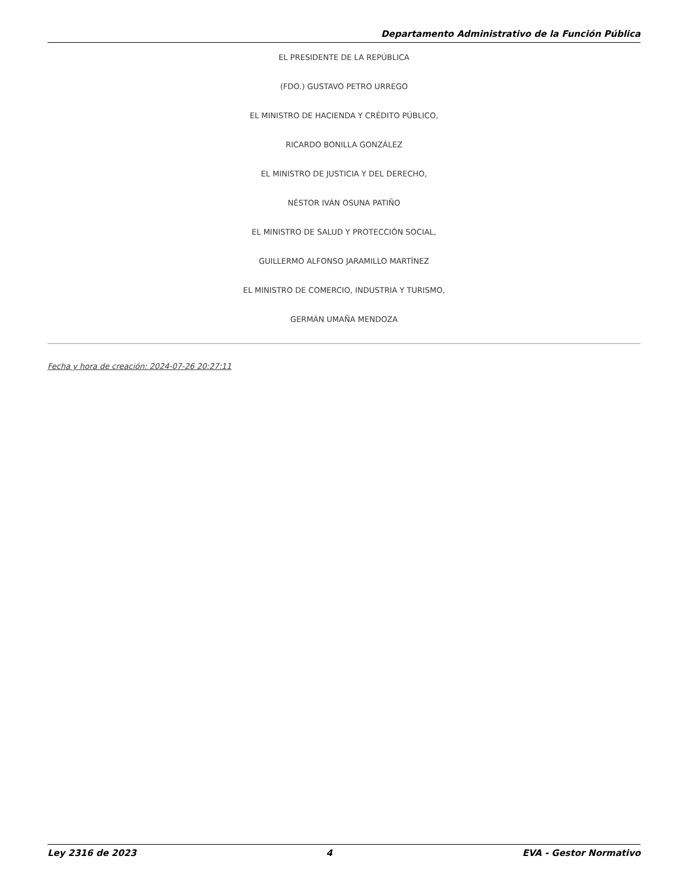Departamento Administrativo de la Función Pública
EL PRESIDENTE DE LA REPÚBLICA
(FDO.) GUSTAVO PETRO URREGO
EL MINISTRO DE HACIENDA Y CRÉDITO PÚBLICO,
RICARDO BONILLA GONZÁLEZ
EL MINISTRO DE JUSTICIA Y DEL DERECHO,
NÉSTOR IVÁN OSUNA PATIÑO
EL MINISTRO DE SALUD Y PROTECCIÓN SOCIAL,
GUILLERMO ALFONSO JARAMILLO MARTÍNEZ
EL MINISTRO DE COMERCIO, INDUSTRIA Y TURISMO,
GERMÁN UMAÑA MENDOZA
Fecha y hora de creación: 2024-07-26 20:27:11
Ley 2316 de 2023 4 EVA - Gestor Normativo